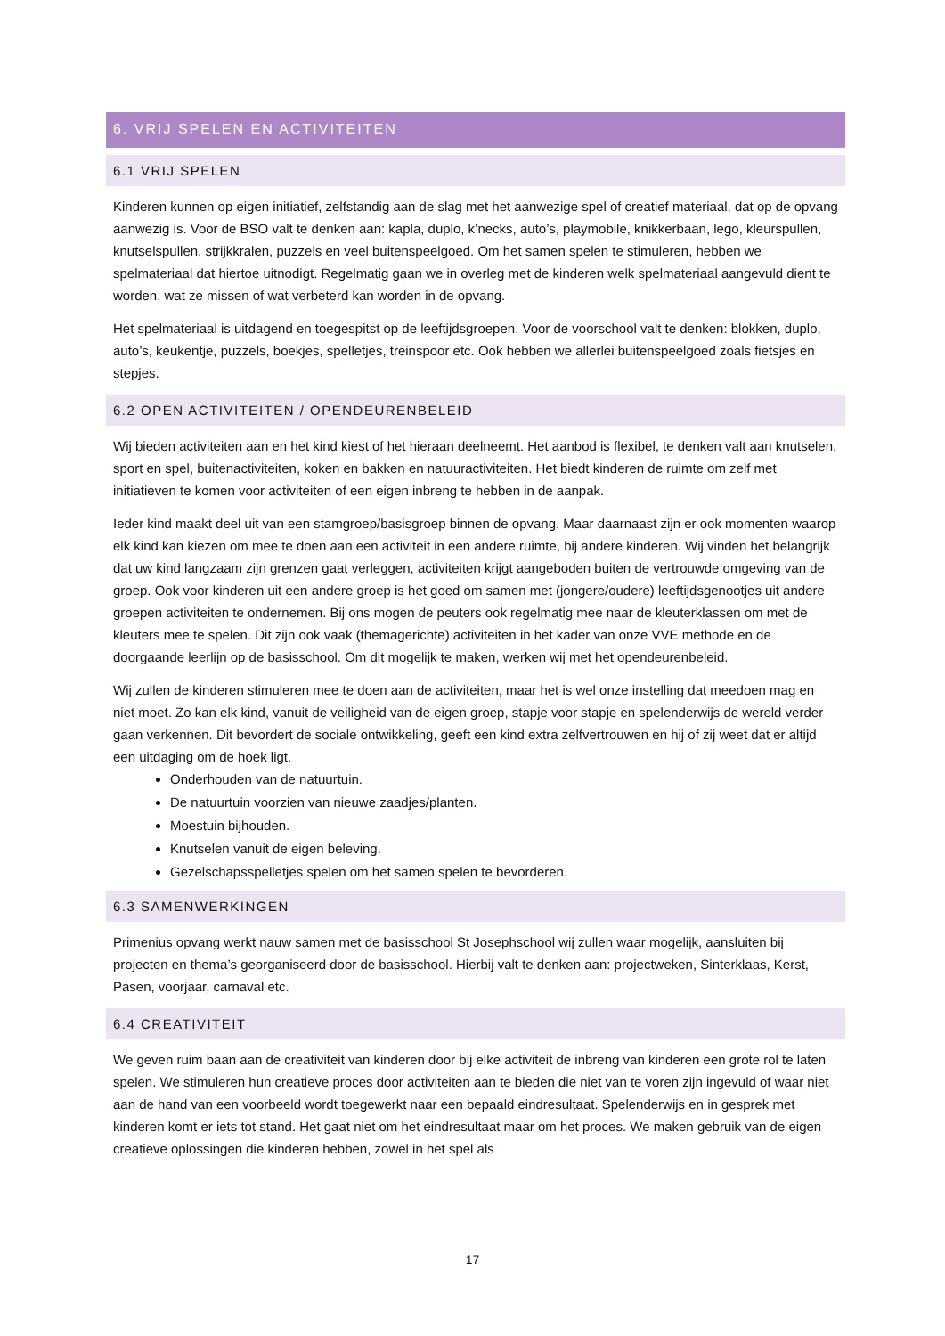6. VRIJ SPELEN EN ACTIVITEITEN
6.1 VRIJ SPELEN
Kinderen kunnen op eigen initiatief, zelfstandig aan de slag met het aanwezige spel of creatief materiaal, dat op de opvang aanwezig is. Voor de BSO valt te denken aan: kapla, duplo, k’necks, auto’s, playmobile, knikkerbaan, lego, kleurspullen, knutselspullen, strijkkralen, puzzels en veel buitenspeelgoed. Om het samen spelen te stimuleren, hebben we spelmateriaal dat hiertoe uitnodigt. Regelmatig gaan we in overleg met de kinderen welk spelmateriaal aangevuld dient te worden, wat ze missen of wat verbeterd kan worden in de opvang.
Het spelmateriaal is uitdagend en toegespitst op de leeftijdsgroepen. Voor de voorschool valt te denken: blokken, duplo, auto’s, keukentje, puzzels, boekjes, spelletjes, treinspoor etc. Ook hebben we allerlei buitenspeelgoed zoals fietsjes en stepjes.
6.2 OPEN ACTIVITEITEN / OPENDEURENBELEID
Wij bieden activiteiten aan en het kind kiest of het hieraan deelneemt. Het aanbod is flexibel, te denken valt aan knutselen, sport en spel, buitenactiviteiten, koken en bakken en natuuractiviteiten. Het biedt kinderen de ruimte om zelf met initiatieven te komen voor activiteiten of een eigen inbreng te hebben in de aanpak.
Ieder kind maakt deel uit van een stamgroep/basisgroep binnen de opvang. Maar daarnaast zijn er ook momenten waarop elk kind kan kiezen om mee te doen aan een activiteit in een andere ruimte, bij andere kinderen. Wij vinden het belangrijk dat uw kind langzaam zijn grenzen gaat verleggen, activiteiten krijgt aangeboden buiten de vertrouwde omgeving van de groep. Ook voor kinderen uit een andere groep is het goed om samen met (jongere/oudere) leeftijdsgenootjes uit andere groepen activiteiten te ondernemen. Bij ons mogen de peuters ook regelmatig mee naar de kleuterklassen om met de kleuters mee te spelen. Dit zijn ook vaak (themagerichte) activiteiten in het kader van onze VVE methode en de doorgaande leerlijn op de basisschool. Om dit mogelijk te maken, werken wij met het opendeurenbeleid.
Wij zullen de kinderen stimuleren mee te doen aan de activiteiten, maar het is wel onze instelling dat meedoen mag en niet moet. Zo kan elk kind, vanuit de veiligheid van de eigen groep, stapje voor stapje en spelenderwijs de wereld verder gaan verkennen. Dit bevordert de sociale ontwikkeling, geeft een kind extra zelfvertrouwen en hij of zij weet dat er altijd een uitdaging om de hoek ligt.
Onderhouden van de natuurtuin.
De natuurtuin voorzien van nieuwe zaadjes/planten.
Moestuin bijhouden.
Knutselen vanuit de eigen beleving.
Gezelschapsspelletjes spelen om het samen spelen te bevorderen.
6.3 SAMENWERKINGEN
Primenius opvang werkt nauw samen met de basisschool St Josephschool wij zullen waar mogelijk, aansluiten bij projecten en thema’s georganiseerd door de basisschool. Hierbij valt te denken aan: projectweken, Sinterklaas, Kerst, Pasen, voorjaar, carnaval etc.
6.4 CREATIVITEIT
We geven ruim baan aan de creativiteit van kinderen door bij elke activiteit de inbreng van kinderen een grote rol te laten spelen. We stimuleren hun creatieve proces door activiteiten aan te bieden die niet van te voren zijn ingevuld of waar niet aan de hand van een voorbeeld wordt toegewerkt naar een bepaald eindresultaat. Spelenderwijs en in gesprek met kinderen komt er iets tot stand. Het gaat niet om het eindresultaat maar om het proces. We maken gebruik van de eigen creatieve oplossingen die kinderen hebben, zowel in het spel als
17